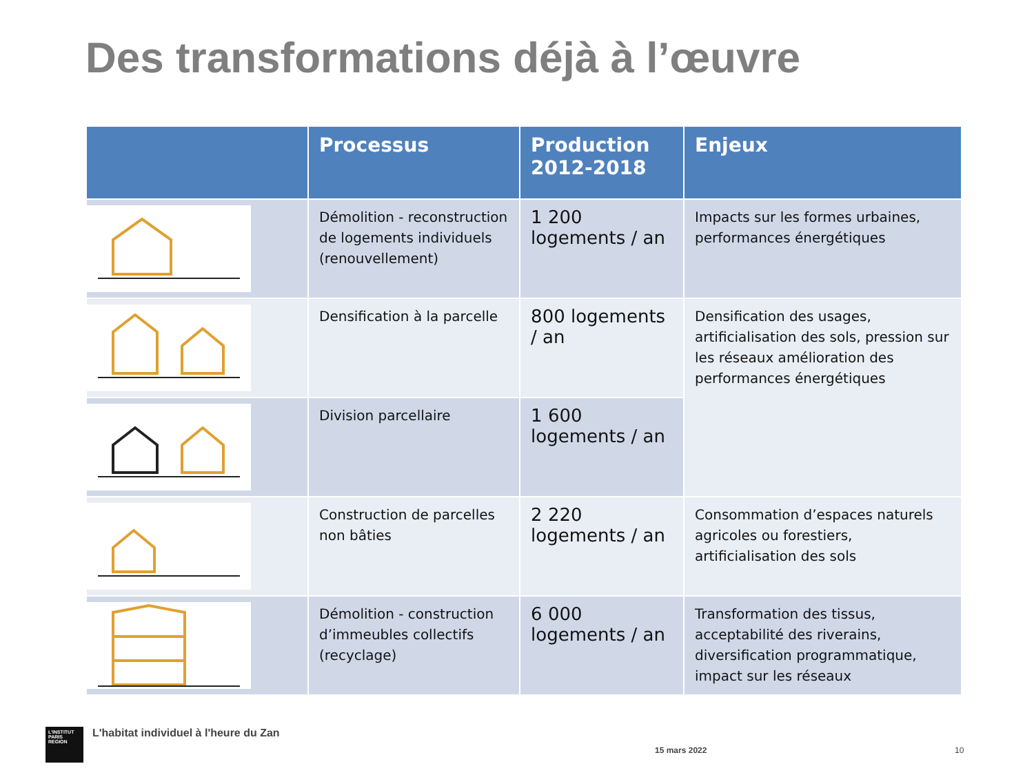Des transformations déjà à l’œuvre
| | Processus | Production 2012-2018 | Enjeux |
| --- | --- | --- | --- |
| | Démolition - reconstruction de logements individuels (renouvellement) | 1 200 logements / an | Impacts sur les formes urbaines, performances énergétiques |
| | Densification à la parcelle | 800 logements / an | Densification des usages, artificialisation des sols, pression sur les réseaux amélioration des performances énergétiques |
| | Division parcellaire | 1 600 logements / an | |
| | Construction de parcelles non bâties | 2 220 logements / an | Consommation d’espaces naturels agricoles ou forestiers, artificialisation des sols |
| | Démolition - construction d’immeubles collectifs (recyclage) | 6 000 logements / an | Transformation des tissus, acceptabilité des riverains, diversification programmatique, impact sur les réseaux |
L'INSTITUT PARIS REGION
L'habitat individuel à l'heure du Zan
15 mars 2022 10